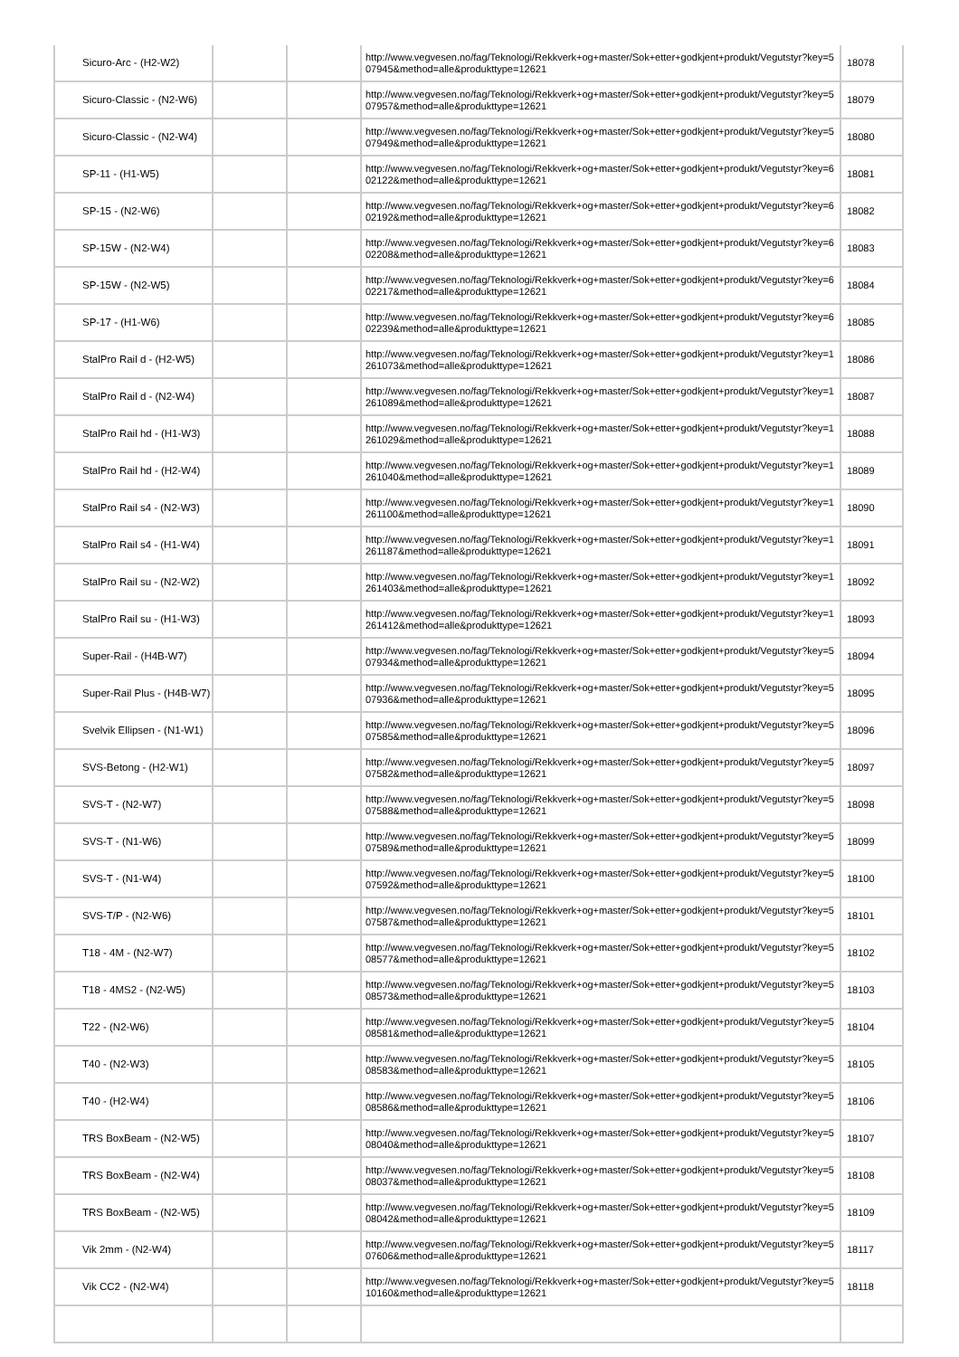| Sicuro-Arc - (H2-W2) | | | http://www.vegvesen.no/fag/Teknologi/Rekkverk+og+master/Sok+etter+godkjent+produkt/Vegutstyr?key=507945&method=alle&produkttype=12621 | 18078 |
| Sicuro-Classic - (N2-W6) | | | http://www.vegvesen.no/fag/Teknologi/Rekkverk+og+master/Sok+etter+godkjent+produkt/Vegutstyr?key=507957&method=alle&produkttype=12621 | 18079 |
| Sicuro-Classic - (N2-W4) | | | http://www.vegvesen.no/fag/Teknologi/Rekkverk+og+master/Sok+etter+godkjent+produkt/Vegutstyr?key=507949&method=alle&produkttype=12621 | 18080 |
| SP-11 - (H1-W5) | | | http://www.vegvesen.no/fag/Teknologi/Rekkverk+og+master/Sok+etter+godkjent+produkt/Vegutstyr?key=602122&method=alle&produkttype=12621 | 18081 |
| SP-15 - (N2-W6) | | | http://www.vegvesen.no/fag/Teknologi/Rekkverk+og+master/Sok+etter+godkjent+produkt/Vegutstyr?key=602192&method=alle&produkttype=12621 | 18082 |
| SP-15W - (N2-W4) | | | http://www.vegvesen.no/fag/Teknologi/Rekkverk+og+master/Sok+etter+godkjent+produkt/Vegutstyr?key=602208&method=alle&produkttype=12621 | 18083 |
| SP-15W - (N2-W5) | | | http://www.vegvesen.no/fag/Teknologi/Rekkverk+og+master/Sok+etter+godkjent+produkt/Vegutstyr?key=602217&method=alle&produkttype=12621 | 18084 |
| SP-17 - (H1-W6) | | | http://www.vegvesen.no/fag/Teknologi/Rekkverk+og+master/Sok+etter+godkjent+produkt/Vegutstyr?key=602239&method=alle&produkttype=12621 | 18085 |
| StalPro Rail d - (H2-W5) | | | http://www.vegvesen.no/fag/Teknologi/Rekkverk+og+master/Sok+etter+godkjent+produkt/Vegutstyr?key=1261073&method=alle&produkttype=12621 | 18086 |
| StalPro Rail d - (N2-W4) | | | http://www.vegvesen.no/fag/Teknologi/Rekkverk+og+master/Sok+etter+godkjent+produkt/Vegutstyr?key=1261089&method=alle&produkttype=12621 | 18087 |
| StalPro Rail hd - (H1-W3) | | | http://www.vegvesen.no/fag/Teknologi/Rekkverk+og+master/Sok+etter+godkjent+produkt/Vegutstyr?key=1261029&method=alle&produkttype=12621 | 18088 |
| StalPro Rail hd - (H2-W4) | | | http://www.vegvesen.no/fag/Teknologi/Rekkverk+og+master/Sok+etter+godkjent+produkt/Vegutstyr?key=1261040&method=alle&produkttype=12621 | 18089 |
| StalPro Rail s4 - (N2-W3) | | | http://www.vegvesen.no/fag/Teknologi/Rekkverk+og+master/Sok+etter+godkjent+produkt/Vegutstyr?key=1261100&method=alle&produkttype=12621 | 18090 |
| StalPro Rail s4 - (H1-W4) | | | http://www.vegvesen.no/fag/Teknologi/Rekkverk+og+master/Sok+etter+godkjent+produkt/Vegutstyr?key=1261187&method=alle&produkttype=12621 | 18091 |
| StalPro Rail su - (N2-W2) | | | http://www.vegvesen.no/fag/Teknologi/Rekkverk+og+master/Sok+etter+godkjent+produkt/Vegutstyr?key=1261403&method=alle&produkttype=12621 | 18092 |
| StalPro Rail su - (H1-W3) | | | http://www.vegvesen.no/fag/Teknologi/Rekkverk+og+master/Sok+etter+godkjent+produkt/Vegutstyr?key=1261412&method=alle&produkttype=12621 | 18093 |
| Super-Rail - (H4B-W7) | | | http://www.vegvesen.no/fag/Teknologi/Rekkverk+og+master/Sok+etter+godkjent+produkt/Vegutstyr?key=507934&method=alle&produkttype=12621 | 18094 |
| Super-Rail Plus - (H4B-W7) | | | http://www.vegvesen.no/fag/Teknologi/Rekkverk+og+master/Sok+etter+godkjent+produkt/Vegutstyr?key=507936&method=alle&produkttype=12621 | 18095 |
| Svelvik Ellipsen - (N1-W1) | | | http://www.vegvesen.no/fag/Teknologi/Rekkverk+og+master/Sok+etter+godkjent+produkt/Vegutstyr?key=507585&method=alle&produkttype=12621 | 18096 |
| SVS-Betong - (H2-W1) | | | http://www.vegvesen.no/fag/Teknologi/Rekkverk+og+master/Sok+etter+godkjent+produkt/Vegutstyr?key=507582&method=alle&produkttype=12621 | 18097 |
| SVS-T - (N2-W7) | | | http://www.vegvesen.no/fag/Teknologi/Rekkverk+og+master/Sok+etter+godkjent+produkt/Vegutstyr?key=507588&method=alle&produkttype=12621 | 18098 |
| SVS-T - (N1-W6) | | | http://www.vegvesen.no/fag/Teknologi/Rekkverk+og+master/Sok+etter+godkjent+produkt/Vegutstyr?key=507589&method=alle&produkttype=12621 | 18099 |
| SVS-T - (N1-W4) | | | http://www.vegvesen.no/fag/Teknologi/Rekkverk+og+master/Sok+etter+godkjent+produkt/Vegutstyr?key=507592&method=alle&produkttype=12621 | 18100 |
| SVS-T/P - (N2-W6) | | | http://www.vegvesen.no/fag/Teknologi/Rekkverk+og+master/Sok+etter+godkjent+produkt/Vegutstyr?key=507587&method=alle&produkttype=12621 | 18101 |
| T18 - 4M - (N2-W7) | | | http://www.vegvesen.no/fag/Teknologi/Rekkverk+og+master/Sok+etter+godkjent+produkt/Vegutstyr?key=508577&method=alle&produkttype=12621 | 18102 |
| T18 - 4MS2 - (N2-W5) | | | http://www.vegvesen.no/fag/Teknologi/Rekkverk+og+master/Sok+etter+godkjent+produkt/Vegutstyr?key=508573&method=alle&produkttype=12621 | 18103 |
| T22 - (N2-W6) | | | http://www.vegvesen.no/fag/Teknologi/Rekkverk+og+master/Sok+etter+godkjent+produkt/Vegutstyr?key=508581&method=alle&produkttype=12621 | 18104 |
| T40 - (N2-W3) | | | http://www.vegvesen.no/fag/Teknologi/Rekkverk+og+master/Sok+etter+godkjent+produkt/Vegutstyr?key=508583&method=alle&produkttype=12621 | 18105 |
| T40 - (H2-W4) | | | http://www.vegvesen.no/fag/Teknologi/Rekkverk+og+master/Sok+etter+godkjent+produkt/Vegutstyr?key=508586&method=alle&produkttype=12621 | 18106 |
| TRS BoxBeam - (N2-W5) | | | http://www.vegvesen.no/fag/Teknologi/Rekkverk+og+master/Sok+etter+godkjent+produkt/Vegutstyr?key=508040&method=alle&produkttype=12621 | 18107 |
| TRS BoxBeam - (N2-W4) | | | http://www.vegvesen.no/fag/Teknologi/Rekkverk+og+master/Sok+etter+godkjent+produkt/Vegutstyr?key=508037&method=alle&produkttype=12621 | 18108 |
| TRS BoxBeam - (N2-W5) | | | http://www.vegvesen.no/fag/Teknologi/Rekkverk+og+master/Sok+etter+godkjent+produkt/Vegutstyr?key=508042&method=alle&produkttype=12621 | 18109 |
| Vik 2mm - (N2-W4) | | | http://www.vegvesen.no/fag/Teknologi/Rekkverk+og+master/Sok+etter+godkjent+produkt/Vegutstyr?key=507606&method=alle&produkttype=12621 | 18117 |
| Vik CC2 - (N2-W4) | | | http://www.vegvesen.no/fag/Teknologi/Rekkverk+og+master/Sok+etter+godkjent+produkt/Vegutstyr?key=510160&method=alle&produkttype=12621 | 18118 |